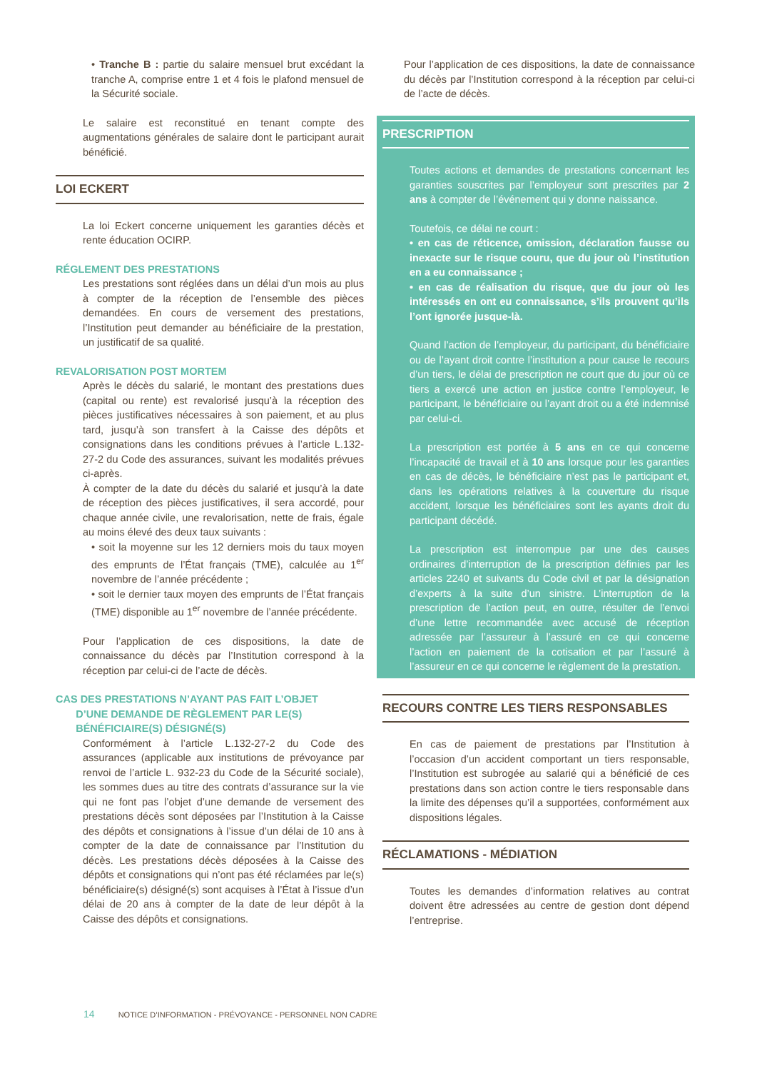• Tranche B : partie du salaire mensuel brut excédant la tranche A, comprise entre 1 et 4 fois le plafond mensuel de la Sécurité sociale.
Le salaire est reconstitué en tenant compte des augmentations générales de salaire dont le participant aurait bénéficié.
LOI ECKERT
La loi Eckert concerne uniquement les garanties décès et rente éducation OCIRP.
RÉGLEMENT DES PRESTATIONS
Les prestations sont réglées dans un délai d’un mois au plus à compter de la réception de l’ensemble des pièces demandées. En cours de versement des prestations, l’Institution peut demander au bénéficiaire de la prestation, un justificatif de sa qualité.
REVALORISATION POST MORTEM
Après le décès du salarié, le montant des prestations dues (capital ou rente) est revalorisé jusqu’à la réception des pièces justificatives nécessaires à son paiement, et au plus tard, jusqu’à son transfert à la Caisse des dépôts et consignations dans les conditions prévues à l’article L.132-27-2 du Code des assurances, suivant les modalités prévues ci-après.
À compter de la date du décès du salarié et jusqu’à la date de réception des pièces justificatives, il sera accordé, pour chaque année civile, une revalorisation, nette de frais, égale au moins élevé des deux taux suivants :
• soit la moyenne sur les 12 derniers mois du taux moyen des emprunts de l’État français (TME), calculée au 1<sup>er</sup> novembre de l’année précédente ;
• soit le dernier taux moyen des emprunts de l’État français (TME) disponible au 1<sup>er</sup> novembre de l’année précédente.
Pour l’application de ces dispositions, la date de connaissance du décès par l’Institution correspond à la réception par celui-ci de l’acte de décès.
CAS DES PRESTATIONS N’AYANT PAS FAIT L’OBJET
D’UNE DEMANDE DE RÈGLEMENT PAR LE(S)
BÉNÉFICIAIRE(S) DÉSIGNÉ(S)
Conformément à l’article L.132-27-2 du Code des assurances (applicable aux institutions de prévoyance par renvoi de l’article L. 932-23 du Code de la Sécurité sociale), les sommes dues au titre des contrats d’assurance sur la vie qui ne font pas l’objet d’une demande de versement des prestations décès sont déposées par l’Institution à la Caisse des dépôts et consignations à l’issue d’un délai de 10 ans à compter de la date de connaissance par l’Institution du décès. Les prestations décès déposées à la Caisse des dépôts et consignations qui n’ont pas été réclamées par le(s) bénéficiaire(s) désigné(s) sont acquises à l’État à l’issue d’un délai de 20 ans à compter de la date de leur dépôt à la Caisse des dépôts et consignations.
Pour l’application de ces dispositions, la date de connaissance du décès par l’Institution correspond à la réception par celui-ci de l’acte de décès.
PRESCRIPTION
Toutes actions et demandes de prestations concernant les garanties souscrites par l’employeur sont prescrites par 2 ans à compter de l’événement qui y donne naissance.
Toutefois, ce délai ne court :
• en cas de réticence, omission, déclaration fausse ou inexacte sur le risque couru, que du jour où l’institution en a eu connaissance ;
• en cas de réalisation du risque, que du jour où les intéressés en ont eu connaissance, s’ils prouvent qu’ils l’ont ignorée jusque-là.
Quand l’action de l’employeur, du participant, du bénéficiaire ou de l’ayant droit contre l’institution a pour cause le recours d’un tiers, le délai de prescription ne court que du jour où ce tiers a exercé une action en justice contre l’employeur, le participant, le bénéficiaire ou l’ayant droit ou a été indemnisé par celui-ci.
La prescription est portée à 5 ans en ce qui concerne l’incapacité de travail et à 10 ans lorsque pour les garanties en cas de décès, le bénéficiaire n’est pas le participant et, dans les opérations relatives à la couverture du risque accident, lorsque les bénéficiaires sont les ayants droit du participant décédé.
La prescription est interrompue par une des causes ordinaires d’interruption de la prescription définies par les articles 2240 et suivants du Code civil et par la désignation d’experts à la suite d’un sinistre. L’interruption de la prescription de l’action peut, en outre, résulter de l’envoi d’une lettre recommandée avec accusé de réception adressée par l’assureur à l’assuré en ce qui concerne l’action en paiement de la cotisation et par l’assuré à l’assureur en ce qui concerne le règlement de la prestation.
RECOURS CONTRE LES TIERS RESPONSABLES
En cas de paiement de prestations par l’Institution à l’occasion d’un accident comportant un tiers responsable, l’Institution est subrogée au salarié qui a bénéficié de ces prestations dans son action contre le tiers responsable dans la limite des dépenses qu’il a supportées, conformément aux dispositions légales.
RÉCLAMATIONS - MÉDIATION
Toutes les demandes d’information relatives au contrat doivent être adressées au centre de gestion dont dépend l’entreprise.
14 NOTICE D’INFORMATION - PRÉVOYANCE - PERSONNEL NON CADRE